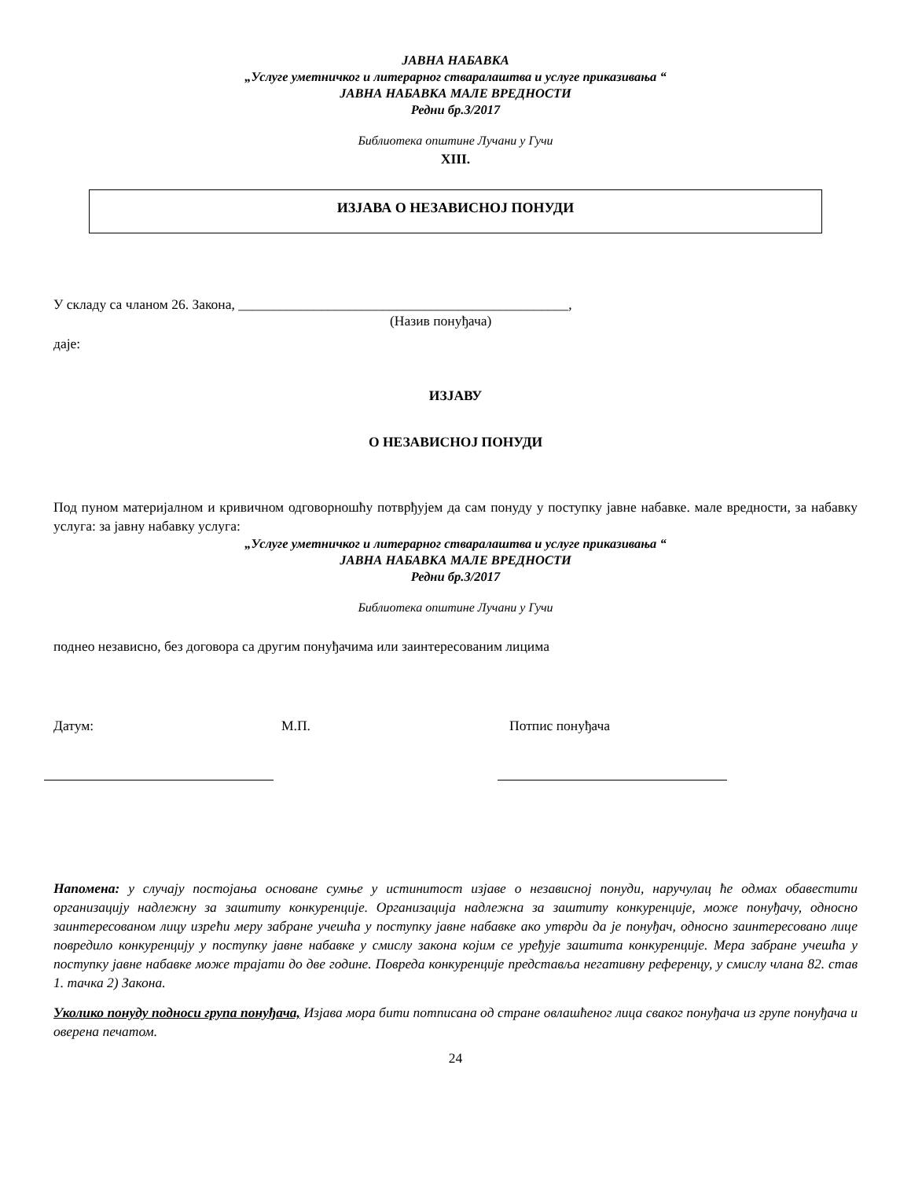ЈАВНА НАБАВКА
„Услуге уметничког и литерарног стваралаштва и услуге приказивања “
ЈАВНА НАБАВКА МАЛЕ ВРЕДНОСТИ
Редни бр.3/2017
Библиотека општине Лучани у Гучи
XIII.
ИЗЈАВА О НЕЗАВИСНОЈ ПОНУДИ
У складу са чланом 26. Закона, ________________________________________________,
(Назив понуђача)
даје:
ИЗЈАВУ
О НЕЗАВИСНОЈ ПОНУДИ
Под пуном материјалном и кривичном одговорношћу потврђујем да сам понуду у поступку јавне набавке. мале вредности, за набавку услуга: за јавну набавку услуга:
„Услуге уметничког и литерарног стваралаштва и услуге приказивања “
ЈАВНА НАБАВКА МАЛЕ ВРЕДНОСТИ
Редни бр.3/2017
Библиотека општине Лучани у Гучи
поднео независно, без договора са другим понуђачима или заинтересованим лицима
Датум: М.П. Потпис понуђача
Напомена: у случају постојања основане сумње у истинитост изјаве о независној понуди, наручулац ће одмах обавестити организацију надлежну за заштиту конкуренције. Организација надлежна за заштиту конкуренције, може понуђачу, односно заинтересованом лицу изрећи меру забране учешћа у поступку јавне набавке ако утврди да је понуђач, односно заинтересовано лице повредило конкуренцију у поступку јавне набавке у смислу закона којим се уређује заштита конкуренције. Мера забране учешћа у поступку јавне набавке може трајати до две године. Повреда конкуренције представља негативну референцу, у смислу члана 82. став 1. тачка 2) Закона.
Уколико понуду подноси група понуђача, Изјава мора бити потписана од стране овлашћеног лица сваког понуђача из групе понуђача и оверена печатом.
24